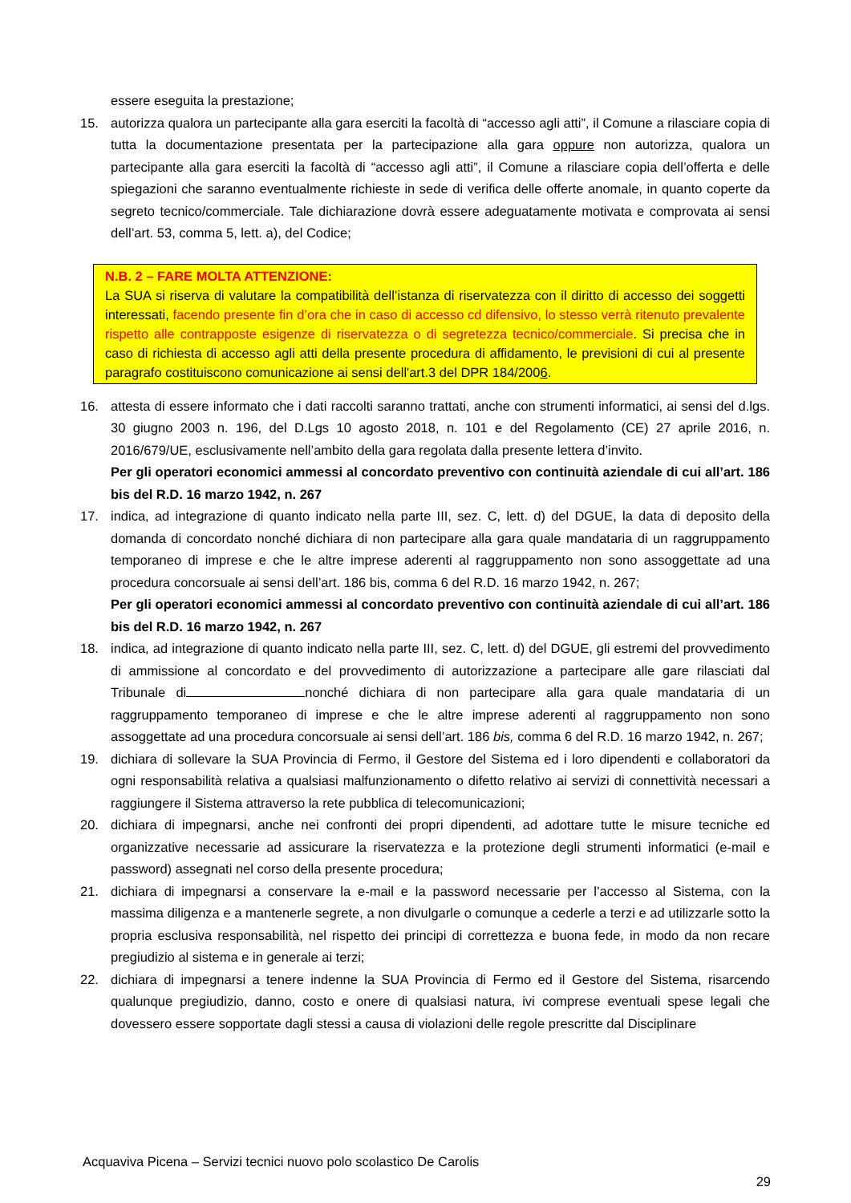essere eseguita la prestazione;
15. autorizza qualora un partecipante alla gara eserciti la facoltà di “accesso agli atti”, il Comune a rilasciare copia di tutta la documentazione presentata per la partecipazione alla gara oppure non autorizza, qualora un partecipante alla gara eserciti la facoltà di “accesso agli atti”, il Comune a rilasciare copia dell’offerta e delle spiegazioni che saranno eventualmente richieste in sede di verifica delle offerte anomale, in quanto coperte da segreto tecnico/commerciale. Tale dichiarazione dovrà essere adeguatamente motivata e comprovata ai sensi dell’art. 53, comma 5, lett. a), del Codice;
N.B. 2 – FARE MOLTA ATTENZIONE:
La SUA si riserva di valutare la compatibilità dell’istanza di riservatezza con il diritto di accesso dei soggetti interessati, facendo presente fin d’ora che in caso di accesso cd difensivo, lo stesso verrà ritenuto prevalente rispetto alle contrapposte esigenze di riservatezza o di segretezza tecnico/commerciale. Si precisa che in caso di richiesta di accesso agli atti della presente procedura di affidamento, le previsioni di cui al presente paragrafo costituiscono comunicazione ai sensi dell'art.3 del DPR 184/2006.
16. attesta di essere informato che i dati raccolti saranno trattati, anche con strumenti informatici, ai sensi del d.lgs. 30 giugno 2003 n. 196, del D.Lgs 10 agosto 2018, n. 101 e del Regolamento (CE) 27 aprile 2016, n. 2016/679/UE, esclusivamente nell’ambito della gara regolata dalla presente lettera d’invito.
Per gli operatori economici ammessi al concordato preventivo con continuità aziendale di cui all’art. 186 bis del R.D. 16 marzo 1942, n. 267
17. indica, ad integrazione di quanto indicato nella parte III, sez. C, lett. d) del DGUE, la data di deposito della domanda di concordato nonché dichiara di non partecipare alla gara quale mandataria di un raggruppamento temporaneo di imprese e che le altre imprese aderenti al raggruppamento non sono assoggettate ad una procedura concorsuale ai sensi dell’art. 186 bis, comma 6 del R.D. 16 marzo 1942, n. 267;
Per gli operatori economici ammessi al concordato preventivo con continuità aziendale di cui all’art. 186 bis del R.D. 16 marzo 1942, n. 267
18. indica, ad integrazione di quanto indicato nella parte III, sez. C, lett. d) del DGUE, gli estremi del provvedimento di ammissione al concordato e del provvedimento di autorizzazione a partecipare alle gare rilasciati dal Tribunale di nonché dichiara di non partecipare alla gara quale mandataria di un raggruppamento temporaneo di imprese e che le altre imprese aderenti al raggruppamento non sono assoggettate ad una procedura concorsuale ai sensi dell’art. 186 bis, comma 6 del R.D. 16 marzo 1942, n. 267;
19. dichiara di sollevare la SUA Provincia di Fermo, il Gestore del Sistema ed i loro dipendenti e collaboratori da ogni responsabilità relativa a qualsiasi malfunzionamento o difetto relativo ai servizi di connettività necessari a raggiungere il Sistema attraverso la rete pubblica di telecomunicazioni;
20. dichiara di impegnarsi, anche nei confronti dei propri dipendenti, ad adottare tutte le misure tecniche ed organizzative necessarie ad assicurare la riservatezza e la protezione degli strumenti informatici (e-mail e password) assegnati nel corso della presente procedura;
21. dichiara di impegnarsi a conservare la e-mail e la password necessarie per l’accesso al Sistema, con la massima diligenza e a mantenerle segrete, a non divulgarle o comunque a cederle a terzi e ad utilizzarle sotto la propria esclusiva responsabilità, nel rispetto dei principi di correttezza e buona fede, in modo da non recare pregiudizio al sistema e in generale ai terzi;
22. dichiara di impegnarsi a tenere indenne la SUA Provincia di Fermo ed il Gestore del Sistema, risarcendo qualunque pregiudizio, danno, costo e onere di qualsiasi natura, ivi comprese eventuali spese legali che dovessero essere sopportate dagli stessi a causa di violazioni delle regole prescritte dal Disciplinare
Acquaviva Picena – Servizi tecnici nuovo polo scolastico De Carolis
29